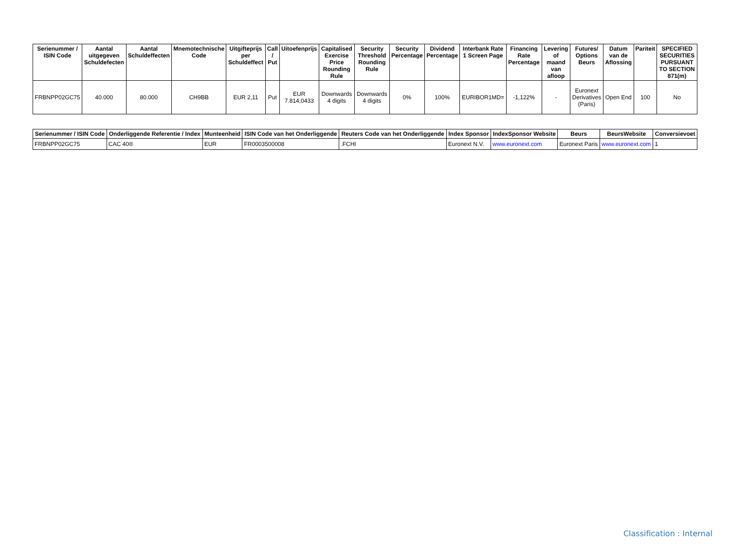| Serienummer / ISIN Code | Aantal uitgegeven Schuldefecten | Aantal Schuldeffecten | Mnemotechnische Code | Uitgifteprijs per Schuldeffect | Call / Put | Uitoefenprijs | Capitalised Exercise Price Rounding Rule | Security Threshold Rounding Rule | Security Percentage | Dividend Percentage | Interbank Rate 1 Screen Page | Financing Rate Percentage | Levering of maand van afloop | Futures/ Options Beurs | Datum van de Aflossing | Pariteit | SPECIFIED SECURITIES PURSUANT TO SECTION 871(m) |
| --- | --- | --- | --- | --- | --- | --- | --- | --- | --- | --- | --- | --- | --- | --- | --- | --- | --- |
| FRBNPP02GC75 | 40.000 | 80.000 | CH9BB | EUR 2,11 | Put | EUR 7.814,0433 | Downwards 4 digits | Downwards 4 digits | 0% | 100% | EURIBOR1MD= | -1,122% | - | Euronext Derivatives (Paris) | Open End | 100 | No |
| Serienummer / ISIN Code | Onderliggende Referentie / Index | Munteenheid | ISIN Code van het Onderliggende | Reuters Code van het Onderliggende | Index Sponsor | IndexSponsor Website | Beurs | BeursWebsite | Conversievoet |
| --- | --- | --- | --- | --- | --- | --- | --- | --- | --- |
| FRBNPP02GC75 | CAC 40® | EUR | FR0003500008 | .FCHI | Euronext N.V. | www.euronext.com | Euronext Paris | www.euronext.com | 1 |
Classification : Internal